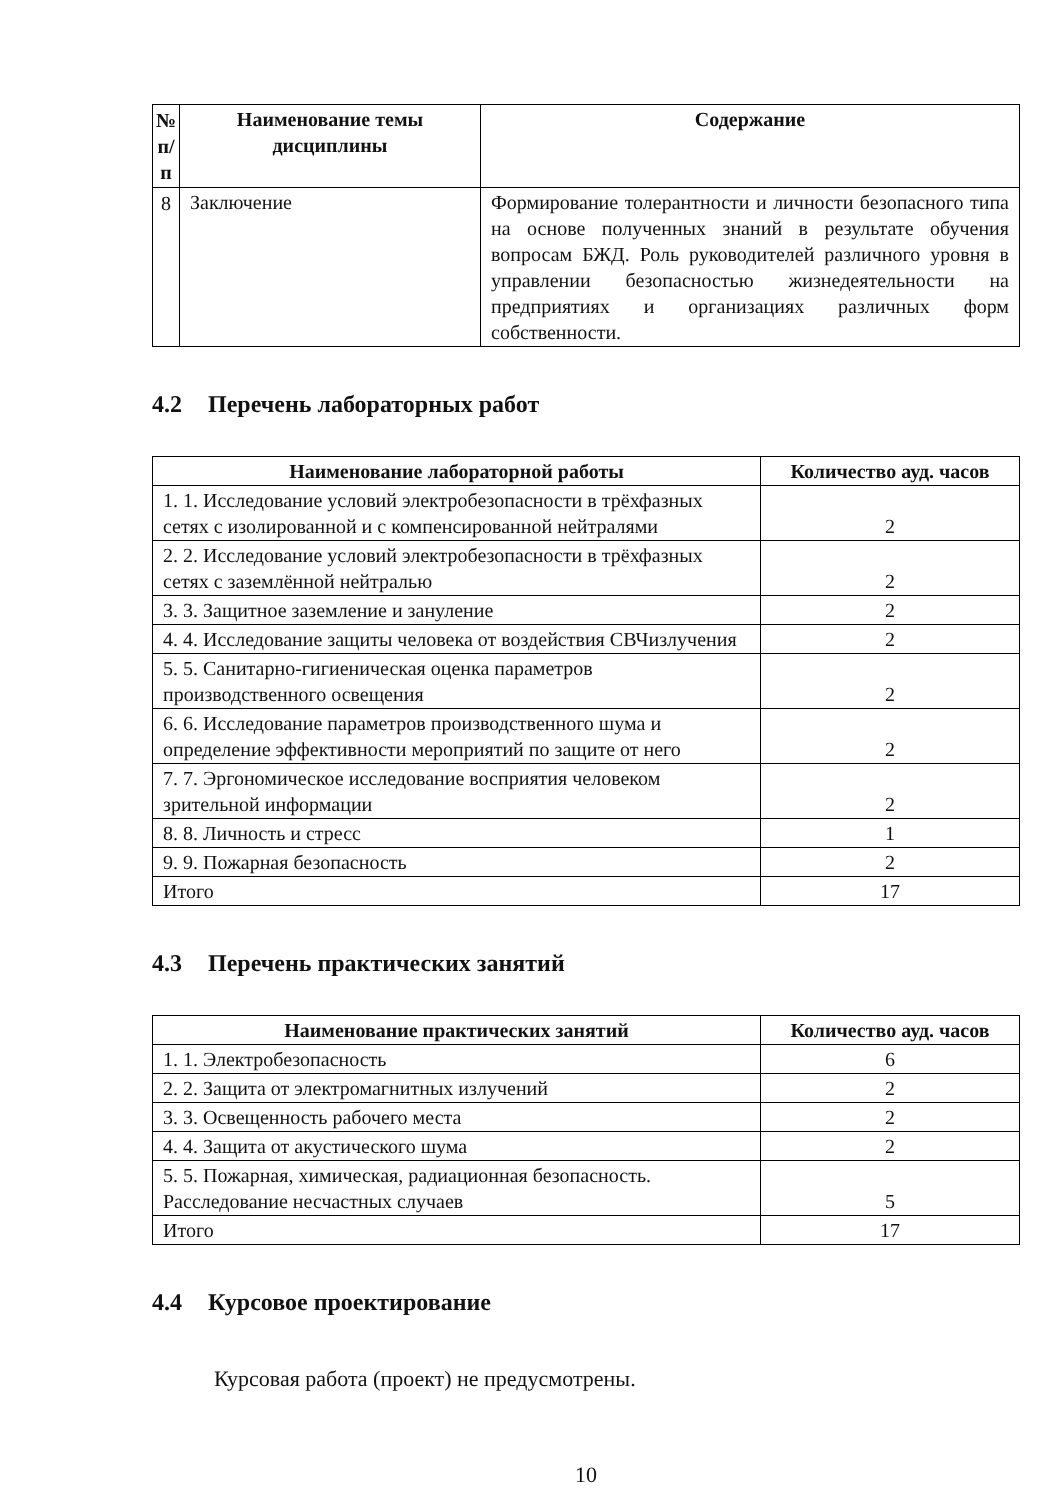| № п/п | Наименование темы дисциплины | Содержание |
| --- | --- | --- |
| 8 | Заключение | Формирование толерантности и личности безопасного типа на основе полученных знаний в результате обучения вопросам БЖД. Роль руководителей различного уровня в управлении безопасностью жизнедеятельности на предприятиях и организациях различных форм собственности. |
4.2 Перечень лабораторных работ
| Наименование лабораторной работы | Количество ауд. часов |
| --- | --- |
| 1. 1. Исследование условий электробезопасности в трёхфазных сетях с изолированной и с компенсированной нейтралями | 2 |
| 2. 2. Исследование условий электробезопасности в трёхфазных сетях с заземлённой нейтралью | 2 |
| 3. 3. Защитное заземление и зануление | 2 |
| 4. 4. Исследование защиты человека от воздействия СВЧизлучения | 2 |
| 5. 5. Санитарно-гигиеническая оценка параметров производственного освещения | 2 |
| 6. 6. Исследование параметров производственного шума и определение эффективности мероприятий по защите от него | 2 |
| 7. 7. Эргономическое исследование восприятия человеком зрительной информации | 2 |
| 8. 8. Личность и стресс | 1 |
| 9. 9. Пожарная безопасность | 2 |
| Итого | 17 |
4.3 Перечень практических занятий
| Наименование практических занятий | Количество ауд. часов |
| --- | --- |
| 1. 1. Электробезопасность | 6 |
| 2. 2. Защита от электромагнитных излучений | 2 |
| 3. 3. Освещенность рабочего места | 2 |
| 4. 4. Защита от акустического шума | 2 |
| 5. 5. Пожарная, химическая, радиационная безопасность. Расследование несчастных случаев | 5 |
| Итого | 17 |
4.4 Курсовое проектирование
Курсовая работа (проект) не предусмотрены.
10